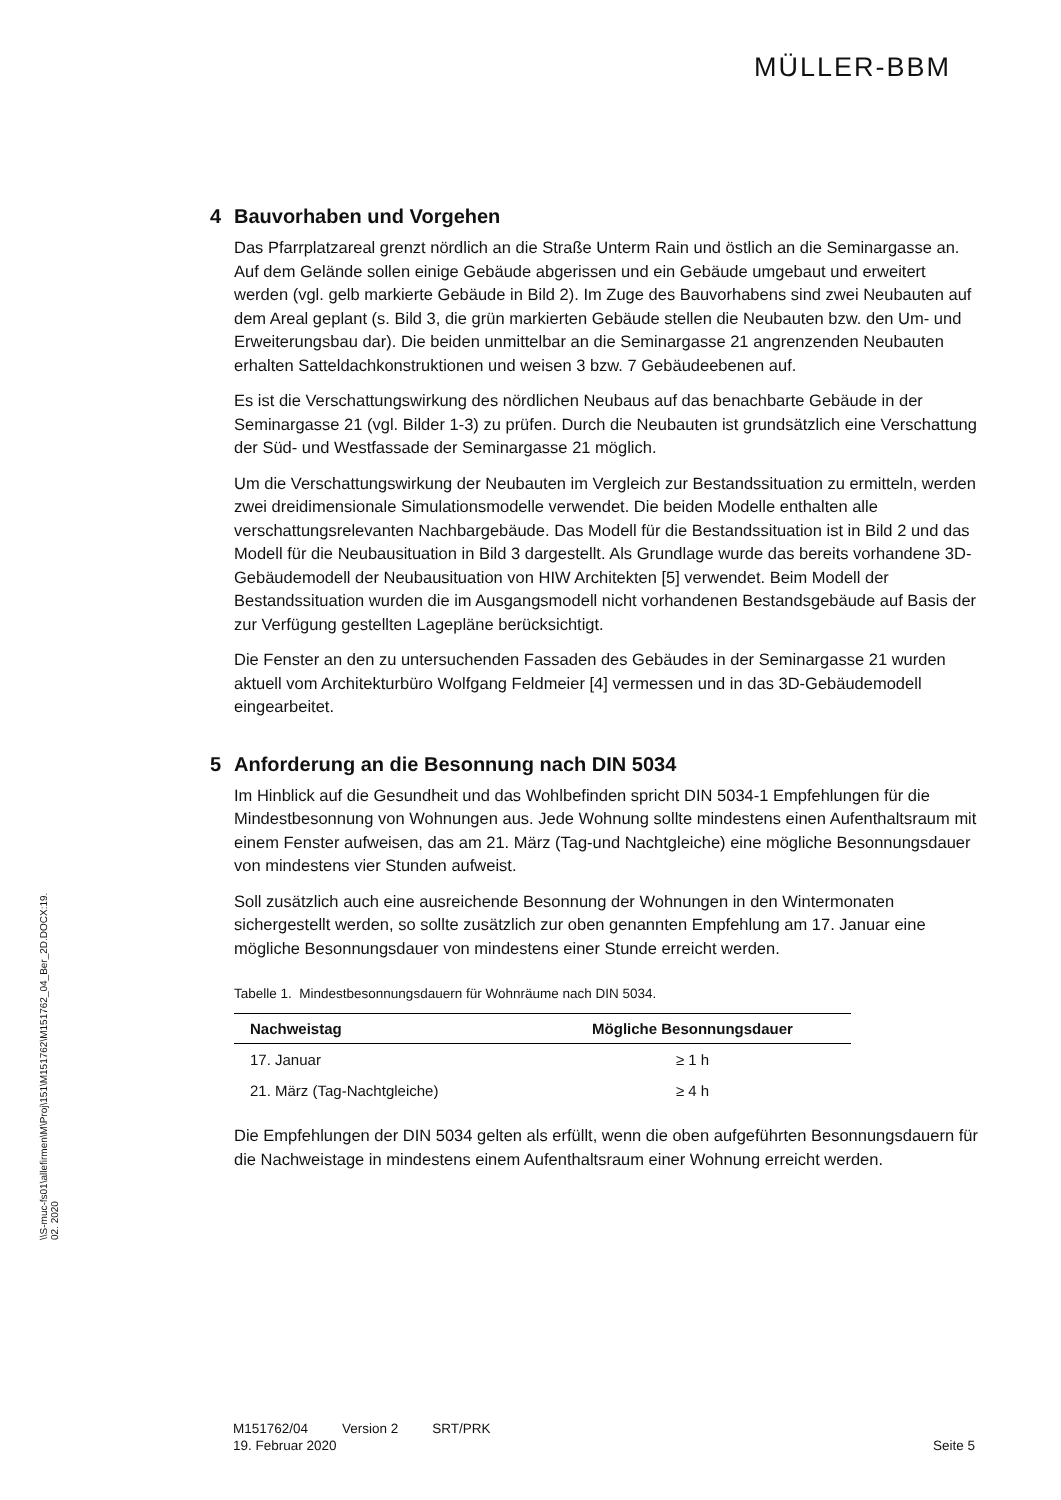MÜLLER-BBM
\\S-muc-fs01\allefirmen\M\Proj\151\M151762\M151762_04_Ber_2D.DOCX:19. 02. 2020
4 Bauvorhaben und Vorgehen
Das Pfarrplatzareal grenzt nördlich an die Straße Unterm Rain und östlich an die Seminargasse an. Auf dem Gelände sollen einige Gebäude abgerissen und ein Gebäude umgebaut und erweitert werden (vgl. gelb markierte Gebäude in Bild 2). Im Zuge des Bauvorhabens sind zwei Neubauten auf dem Areal geplant (s. Bild 3, die grün markierten Gebäude stellen die Neubauten bzw. den Um- und Erweiterungsbau dar). Die beiden unmittelbar an die Seminargasse 21 angrenzenden Neubauten erhalten Satteldachkonstruktionen und weisen 3 bzw. 7 Gebäudeebenen auf.
Es ist die Verschattungswirkung des nördlichen Neubaus auf das benachbarte Gebäude in der Seminargasse 21 (vgl. Bilder 1-3) zu prüfen. Durch die Neubauten ist grundsätzlich eine Verschattung der Süd- und Westfassade der Seminargasse 21 möglich.
Um die Verschattungswirkung der Neubauten im Vergleich zur Bestandssituation zu ermitteln, werden zwei dreidimensionale Simulationsmodelle verwendet. Die beiden Modelle enthalten alle verschattungsrelevanten Nachbargebäude. Das Modell für die Bestandssituation ist in Bild 2 und das Modell für die Neubausituation in Bild 3 dargestellt. Als Grundlage wurde das bereits vorhandene 3D-Gebäudemodell der Neubausituation von HIW Architekten [5] verwendet. Beim Modell der Bestandssituation wurden die im Ausgangsmodell nicht vorhandenen Bestandsgebäude auf Basis der zur Verfügung gestellten Lagepläne berücksichtigt.
Die Fenster an den zu untersuchenden Fassaden des Gebäudes in der Seminargasse 21 wurden aktuell vom Architekturbüro Wolfgang Feldmeier [4] vermessen und in das 3D-Gebäudemodell eingearbeitet.
5 Anforderung an die Besonnung nach DIN 5034
Im Hinblick auf die Gesundheit und das Wohlbefinden spricht DIN 5034-1 Empfehlungen für die Mindestbesonnung von Wohnungen aus. Jede Wohnung sollte mindestens einen Aufenthaltsraum mit einem Fenster aufweisen, das am 21. März (Tag-und Nachtgleiche) eine mögliche Besonnungsdauer von mindestens vier Stunden aufweist.
Soll zusätzlich auch eine ausreichende Besonnung der Wohnungen in den Wintermonaten sichergestellt werden, so sollte zusätzlich zur oben genannten Empfehlung am 17. Januar eine mögliche Besonnungsdauer von mindestens einer Stunde erreicht werden.
Tabelle 1. Mindestbesonnungsdauern für Wohnräume nach DIN 5034.
| Nachweistag | Mögliche Besonnungsdauer |
| --- | --- |
| 17. Januar | ≥ 1 h |
| 21. März (Tag-Nachtgleiche) | ≥ 4 h |
Die Empfehlungen der DIN 5034 gelten als erfüllt, wenn die oben aufgeführten Besonnungsdauern für die Nachweistage in mindestens einem Aufenthaltsraum einer Wohnung erreicht werden.
M151762/04 Version 2 SRT/PRK
19. Februar 2020 Seite 5